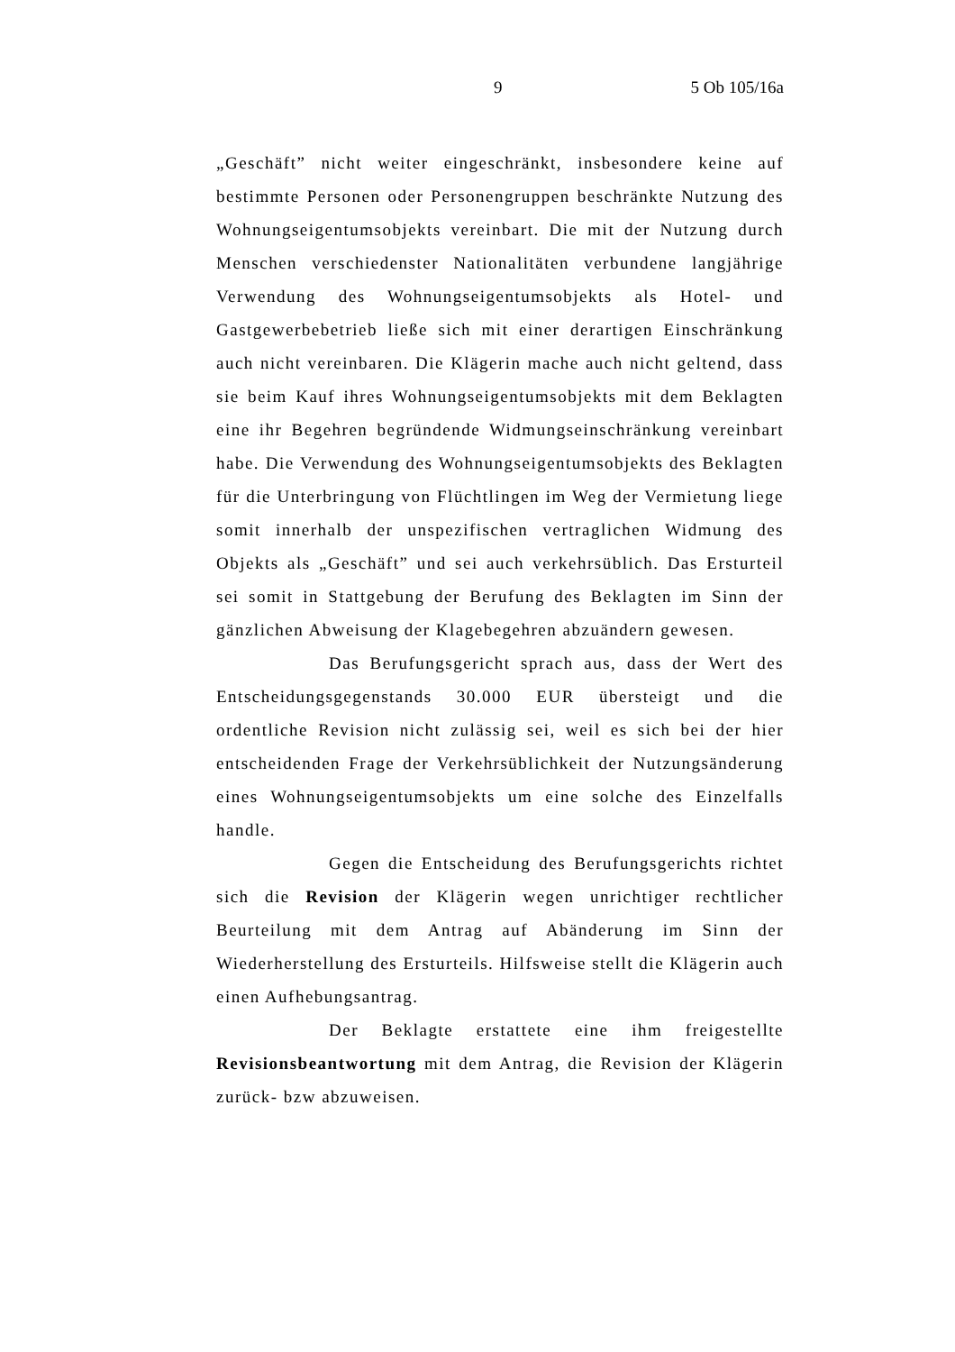9 5 Ob 105/16a
„Geschäft” nicht weiter eingeschränkt, insbesondere keine auf bestimmte Personen oder Personengruppen beschränkte Nutzung des Wohnungseigentumsobjekts vereinbart. Die mit der Nutzung durch Menschen verschiedenster Nationalitäten verbundene langjährige Verwendung des Wohnungseigentumsobjekts als Hotel- und Gastgewerbebetrieb ließe sich mit einer derartigen Einschränkung auch nicht vereinbaren. Die Klägerin mache auch nicht geltend, dass sie beim Kauf ihres Wohnungseigentumsobjekts mit dem Beklagten eine ihr Begehren begründende Widmungseinschränkung vereinbart habe. Die Verwendung des Wohnungseigentumsobjekts des Beklagten für die Unterbringung von Flüchtlingen im Weg der Vermietung liege somit innerhalb der unspezifischen vertraglichen Widmung des Objekts als „Geschäft” und sei auch verkehrsüblich. Das Ersturteil sei somit in Stattgebung der Berufung des Beklagten im Sinn der gänzlichen Abweisung der Klagebegehren abzuändern gewesen.
Das Berufungsgericht sprach aus, dass der Wert des Entscheidungsgegenstands 30.000 EUR übersteigt und die ordentliche Revision nicht zulässig sei, weil es sich bei der hier entscheidenden Frage der Verkehrsüblichkeit der Nutzungsänderung eines Wohnungseigentumsobjekts um eine solche des Einzelfalls handle.
Gegen die Entscheidung des Berufungsgerichts richtet sich die Revision der Klägerin wegen unrichtiger rechtlicher Beurteilung mit dem Antrag auf Abänderung im Sinn der Wiederherstellung des Ersturteils. Hilfsweise stellt die Klägerin auch einen Aufhebungsantrag.
Der Beklagte erstattete eine ihm freigestellte Revisionsbeantwortung mit dem Antrag, die Revision der Klägerin zurück- bzw abzuweisen.